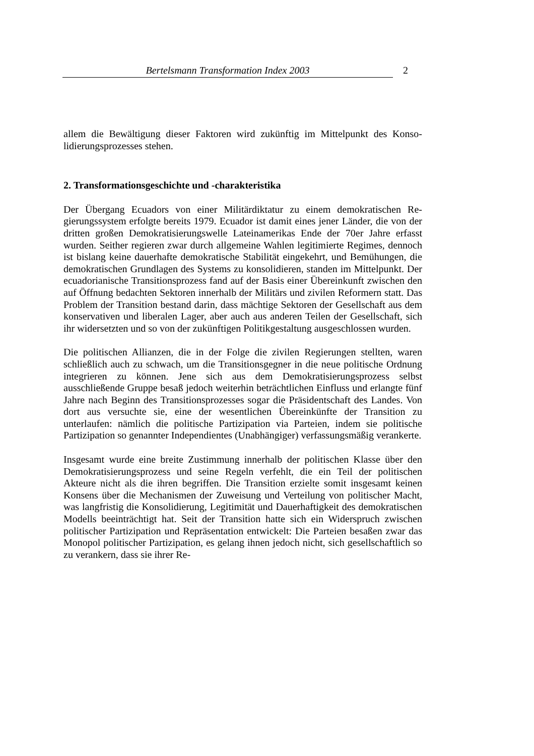Bertelsmann Transformation Index 2003 2
allem die Bewältigung dieser Faktoren wird zukünftig im Mittelpunkt des Konso­lidierungsprozesses stehen.
2. Transformationsgeschichte und -charakteristika
Der Übergang Ecuadors von einer Militärdiktatur zu einem demokratischen Re­gierungssystem erfolgte bereits 1979. Ecuador ist damit eines jener Länder, die von der dritten großen Demokratisierungswelle Lateinamerikas Ende der 70er Jahre erfasst wurden. Seither regieren zwar durch allgemeine Wahlen legitimierte Regimes, dennoch ist bislang keine dauerhafte demokratische Stabilität einge­kehrt, und Bemühungen, die demokratischen Grundlagen des Systems zu konsoli­dieren, standen im Mittelpunkt. Der ecuadorianische Transitionsprozess fand auf der Basis einer Übereinkunft zwischen den auf Öffnung bedachten Sektoren in­nerhalb der Militärs und zivilen Reformern statt. Das Problem der Transition be­stand darin, dass mächtige Sektoren der Gesellschaft aus dem konservativen und liberalen Lager, aber auch aus anderen Teilen der Gesellschaft, sich ihr widersetz­ten und so von der zukünftigen Politikgestaltung ausgeschlossen wurden.
Die politischen Allianzen, die in der Folge die zivilen Regierungen stellten, waren schließlich auch zu schwach, um die Transitionsgegner in die neue politische Ordnung integrieren zu können. Jene sich aus dem Demokratisierungsprozess selbst ausschließende Gruppe besaß jedoch weiterhin beträchtlichen Einfluss und erlangte fünf Jahre nach Beginn des Transitionsprozesses sogar die Präsident­schaft des Landes. Von dort aus versuchte sie, eine der wesentlichen Übereinkünf­te der Transition zu unterlaufen: nämlich die politische Partizipation via Parteien, indem sie politische Partizipation so genannter Independientes (Unabhängiger) verfassungsmäßig verankerte.
Insgesamt wurde eine breite Zustimmung innerhalb der politischen Klasse über den Demokratisierungsprozess und seine Regeln verfehlt, die ein Teil der politi­schen Akteure nicht als die ihren begriffen. Die Transition erzielte somit insge­samt keinen Konsens über die Mechanismen der Zuweisung und Verteilung von politischer Macht, was langfristig die Konsolidierung, Legitimität und Dauerhaf­tigkeit des demokratischen Modells beeinträchtigt hat. Seit der Transition hatte sich ein Widerspruch zwischen politischer Partizipation und Repräsentation ent­wickelt: Die Parteien besaßen zwar das Monopol politischer Partizipation, es ge­lang ihnen jedoch nicht, sich gesellschaftlich so zu verankern, dass sie ihrer Re-